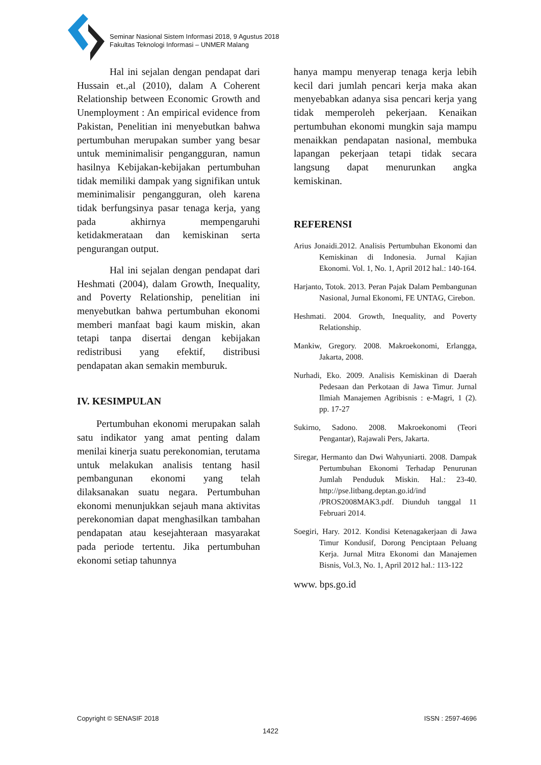Seminar Nasional Sistem Informasi 2018, 9 Agustus 2018
Fakultas Teknologi Informasi – UNMER Malang
Hal ini sejalan dengan pendapat dari Hussain et.,al (2010), dalam A Coherent Relationship between Economic Growth and Unemployment : An empirical evidence from Pakistan, Penelitian ini menyebutkan bahwa pertumbuhan merupakan sumber yang besar untuk meminimalisir pengangguran, namun hasilnya Kebijakan-kebijakan pertumbuhan tidak memiliki dampak yang signifikan untuk meminimalisir pengangguran, oleh karena tidak berfungsinya pasar tenaga kerja, yang pada akhirnya mempengaruhi ketidakmerataan dan kemiskinan serta pengurangan output.
Hal ini sejalan dengan pendapat dari Heshmati (2004), dalam Growth, Inequality, and Poverty Relationship, penelitian ini menyebutkan bahwa pertumbuhan ekonomi memberi manfaat bagi kaum miskin, akan tetapi tanpa disertai dengan kebijakan redistribusi yang efektif, distribusi pendapatan akan semakin memburuk.
IV. KESIMPULAN
Pertumbuhan ekonomi merupakan salah satu indikator yang amat penting dalam menilai kinerja suatu perekonomian, terutama untuk melakukan analisis tentang hasil pembangunan ekonomi yang telah dilaksanakan suatu negara. Pertumbuhan ekonomi menunjukkan sejauh mana aktivitas perekonomian dapat menghasilkan tambahan pendapatan atau kesejahteraan masyarakat pada periode tertentu. Jika pertumbuhan ekonomi setiap tahunnya
hanya mampu menyerap tenaga kerja lebih kecil dari jumlah pencari kerja maka akan menyebabkan adanya sisa pencari kerja yang tidak memperoleh pekerjaan. Kenaikan pertumbuhan ekonomi mungkin saja mampu menaikkan pendapatan nasional, membuka lapangan pekerjaan tetapi tidak secara langsung dapat menurunkan angka kemiskinan.
REFERENSI
Arius Jonaidi.2012. Analisis Pertumbuhan Ekonomi dan Kemiskinan di Indonesia. Jurnal Kajian Ekonomi. Vol. 1, No. 1, April 2012 hal.: 140-164.
Harjanto, Totok. 2013. Peran Pajak Dalam Pembangunan Nasional, Jurnal Ekonomi, FE UNTAG, Cirebon.
Heshmati. 2004. Growth, Inequality, and Poverty Relationship.
Mankiw, Gregory. 2008. Makroekonomi, Erlangga, Jakarta, 2008.
Nurhadi, Eko. 2009. Analisis Kemiskinan di Daerah Pedesaan dan Perkotaan di Jawa Timur. Jurnal Ilmiah Manajemen Agribisnis : e-Magri, 1 (2). pp. 17-27
Sukirno, Sadono. 2008. Makroekonomi (Teori Pengantar), Rajawali Pers, Jakarta.
Siregar, Hermanto dan Dwi Wahyuniarti. 2008. Dampak Pertumbuhan Ekonomi Terhadap Penurunan Jumlah Penduduk Miskin. Hal.: 23-40. http://pse.litbang.deptan.go.id/ind /PROS2008MAK3.pdf. Diunduh tanggal 11 Februari 2014.
Soegiri, Hary. 2012. Kondisi Ketenagakerjaan di Jawa Timur Kondusif, Dorong Penciptaan Peluang Kerja. Jurnal Mitra Ekonomi dan Manajemen Bisnis, Vol.3, No. 1, April 2012 hal.: 113-122
www. bps.go.id
Copyright © SENASIF 2018 ISSN : 2597-4696
1422